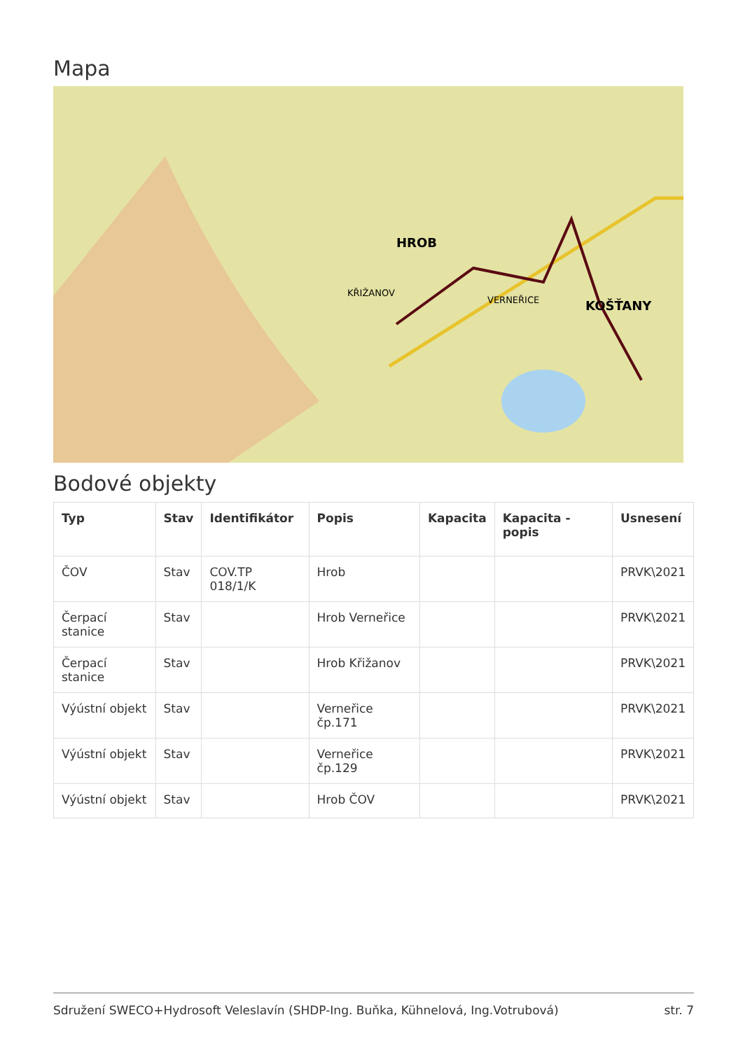Mapa
HROB
KOŠŤANY
KŘIŽANOV
VERNEŘICE
Bodové objekty
| Typ | Stav | Identifikátor | Popis | Kapacita | Kapacita - popis | Usnesení |
| --- | --- | --- | --- | --- | --- | --- |
| ČOV | Stav | COV.TP 018/1/K | Hrob | | | PRVK\2021 |
| Čerpací stanice | Stav | | Hrob Verneřice | | | PRVK\2021 |
| Čerpací stanice | Stav | | Hrob Křižanov | | | PRVK\2021 |
| Výústní objekt | Stav | | Verneřice čp.171 | | | PRVK\2021 |
| Výústní objekt | Stav | | Verneřice čp.129 | | | PRVK\2021 |
| Výústní objekt | Stav | | Hrob ČOV | | | PRVK\2021 |
Sdružení SWECO+Hydrosoft Veleslavín (SHDP-Ing. Buňka, Kühnelová, Ing.Votrubová) str. 7